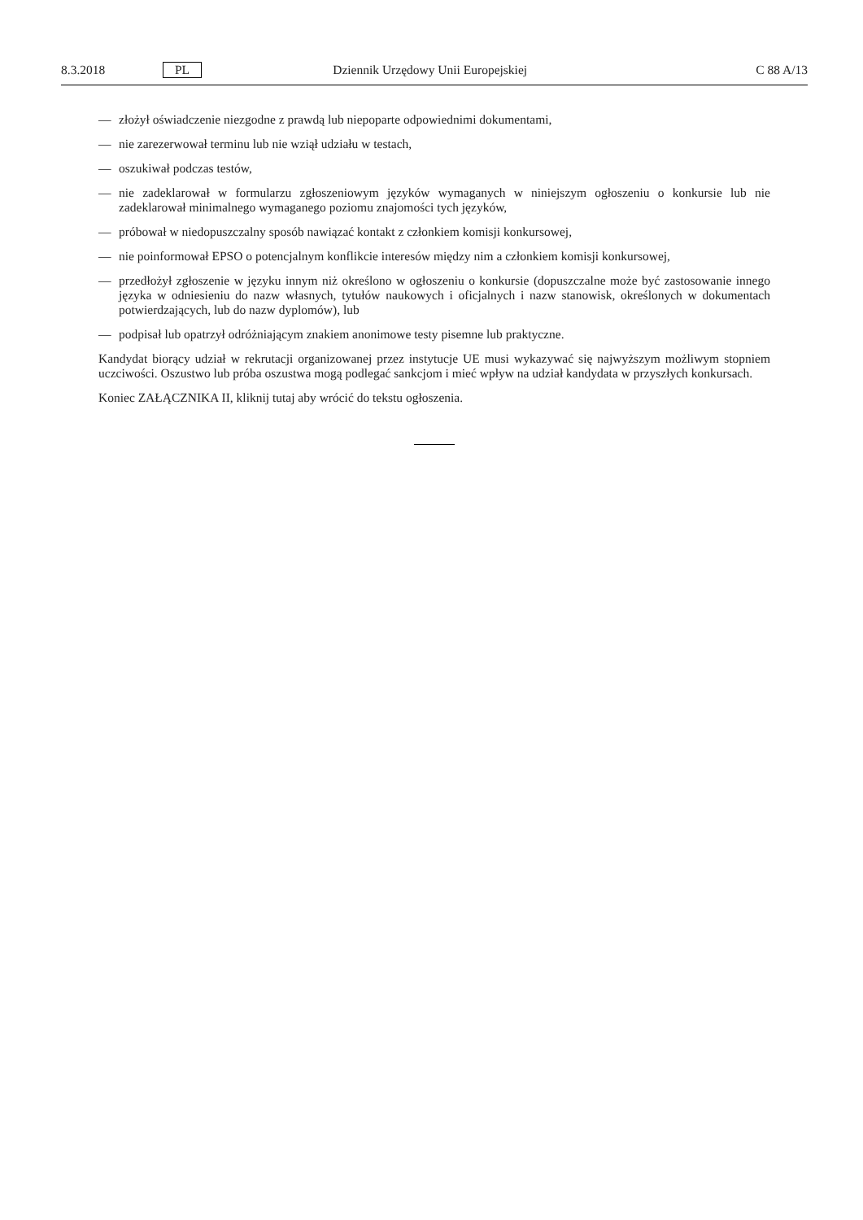8.3.2018 PL Dziennik Urzędowy Unii Europejskiej C 88 A/13
— złożył oświadczenie niezgodne z prawdą lub niepoparte odpowiednimi dokumentami,
— nie zarezerwował terminu lub nie wziął udziału w testach,
— oszukiwał podczas testów,
— nie zadeklarował w formularzu zgłoszeniowym języków wymaganych w niniejszym ogłoszeniu o konkursie lub nie zadeklarował minimalnego wymaganego poziomu znajomości tych języków,
— próbował w niedopuszczalny sposób nawiązać kontakt z członkiem komisji konkursowej,
— nie poinformował EPSO o potencjalnym konflikcie interesów między nim a członkiem komisji konkursowej,
— przedłożył zgłoszenie w języku innym niż określono w ogłoszeniu o konkursie (dopuszczalne może być zastosowanie innego języka w odniesieniu do nazw własnych, tytułów naukowych i oficjalnych i nazw stanowisk, określonych w dokumentach potwierdzających, lub do nazw dyplomów), lub
— podpisał lub opatrzył odróżniającym znakiem anonimowe testy pisemne lub praktyczne.
Kandydat biorący udział w rekrutacji organizowanej przez instytucje UE musi wykazywać się najwyższym możliwym stopniem uczciwości. Oszustwo lub próba oszustwa mogą podlegać sankcjom i mieć wpływ na udział kandydata w przyszłych konkursach.
Koniec ZAŁĄCZNIKA II, kliknij tutaj aby wrócić do tekstu ogłoszenia.